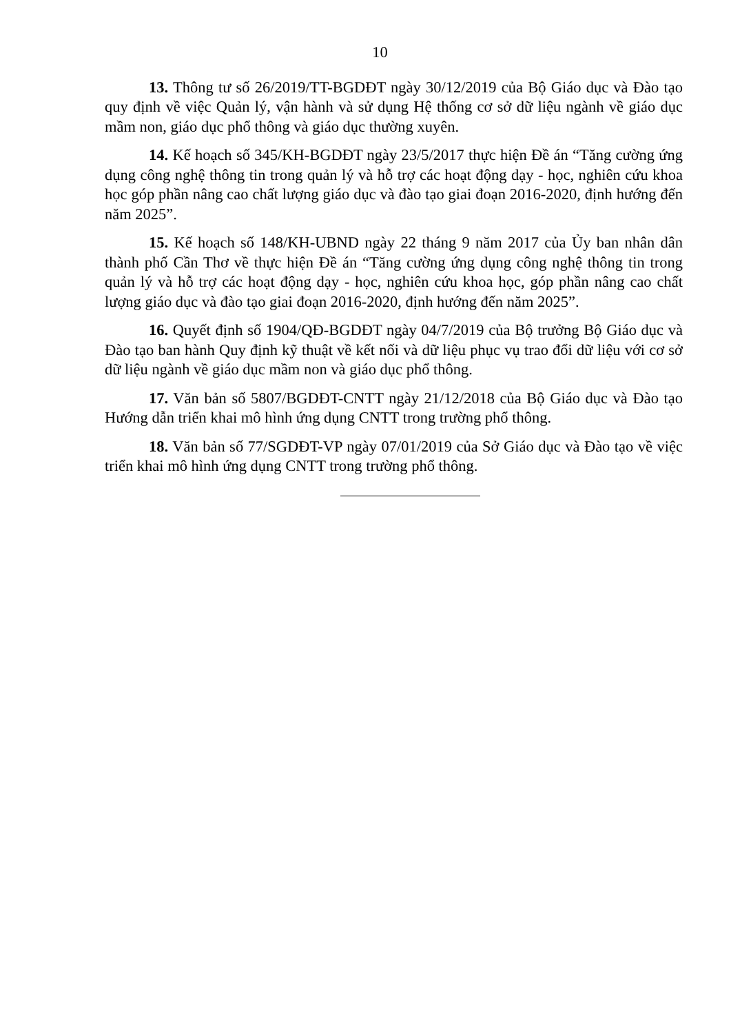10
13. Thông tư số 26/2019/TT-BGDĐT ngày 30/12/2019 của Bộ Giáo dục và Đào tạo quy định về việc Quản lý, vận hành và sử dụng Hệ thống cơ sở dữ liệu ngành về giáo dục mầm non, giáo dục phổ thông và giáo dục thường xuyên.
14. Kế hoạch số 345/KH-BGDĐT ngày 23/5/2017 thực hiện Đề án “Tăng cường ứng dụng công nghệ thông tin trong quản lý và hỗ trợ các hoạt động dạy - học, nghiên cứu khoa học góp phần nâng cao chất lượng giáo dục và đào tạo giai đoạn 2016-2020, định hướng đến năm 2025”.
15. Kế hoạch số 148/KH-UBND ngày 22 tháng 9 năm 2017 của Ủy ban nhân dân thành phố Cần Thơ về thực hiện Đề án “Tăng cường ứng dụng công nghệ thông tin trong quản lý và hỗ trợ các hoạt động dạy - học, nghiên cứu khoa học, góp phần nâng cao chất lượng giáo dục và đào tạo giai đoạn 2016-2020, định hướng đến năm 2025”.
16. Quyết định số 1904/QĐ-BGDĐT ngày 04/7/2019 của Bộ trưởng Bộ Giáo dục và Đào tạo ban hành Quy định kỹ thuật về kết nối và dữ liệu phục vụ trao đổi dữ liệu với cơ sở dữ liệu ngành về giáo dục mầm non và giáo dục phổ thông.
17. Văn bản số 5807/BGDĐT-CNTT ngày 21/12/2018 của Bộ Giáo dục và Đào tạo Hướng dẫn triển khai mô hình ứng dụng CNTT trong trường phổ thông.
18. Văn bản số 77/SGDĐT-VP ngày 07/01/2019 của Sở Giáo dục và Đào tạo về việc triển khai mô hình ứng dụng CNTT trong trường phổ thông.